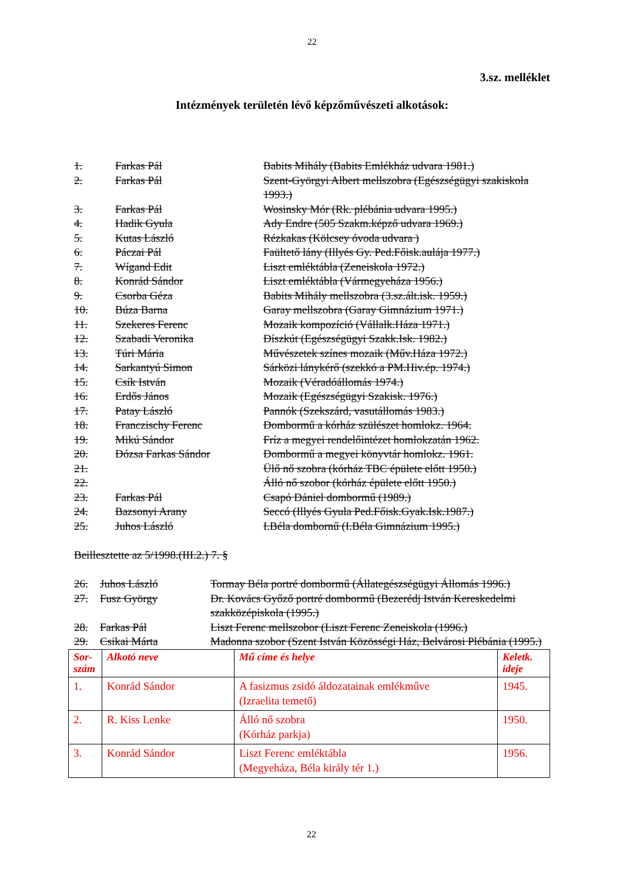22
3.sz. melléklet
Intézmények területén lévő képzőművészeti alkotások:
| 1. | Farkas Pál | Babits Mihály (Babits Emlékház udvara 1981.) |
| 2. | Farkas Pál | Szent-Györgyi Albert mellszobra (Egészségügyi szakiskola 1993.) |
| 3. | Farkas Pál | Wosinsky Mór (Rk. plébánia udvara 1995.) |
| 4. | Hadik Gyula | Ady Endre (505 Szakm.képző udvara 1969.) |
| 5. | Kutas László | Rézkakas (Kölcsey óvoda udvara ) |
| 6. | Páczai Pál | Faültető lány (Illyés Gy. Ped.Főisk.aulája 1977.) |
| 7. | Wígand Edit | Liszt emléktábla (Zeneiskola 1972.) |
| 8. | Konrád Sándor | Liszt emléktábla (Vármegyeháza 1956.) |
| 9. | Csorba Géza | Babits Mihály mellszobra (3.sz.ált.isk. 1959.) |
| 10. | Búza Barna | Garay mellszobra (Garay Gimnázium 1971.) |
| 11. | Szekeres Ferenc | Mozaik kompozíció (Vállalk.Háza 1971.) |
| 12. | Szabadi Veronika | Díszkút (Egészségügyi Szakk.Isk. 1982.) |
| 13. | Túri Mária | Művészetek színes mozaik (Műv.Háza 1972.) |
| 14. | Sarkantyú Simon | Sárközi lánykérő (szekkó a PM.Hiv.ép. 1974.) |
| 15. | Csík István | Mozaik (Véradóállomás 1974.) |
| 16. | Erdős János | Mozaik (Egészségügyi Szakisk. 1976.) |
| 17. | Patay László | Pannók (Szekszárd, vasutállomás 1983.) |
| 18. | Franczischy Ferenc | Dombormű a kórház szülészet homlokz. 1964. |
| 19. | Mikú Sándor | Fríz a megyei rendelőintézet homlokzatán 1962. |
| 20. | Dózsa Farkas Sándor | Dombormű a megyei könyvtár homlokz. 1961. |
| 21. | | Ülő nő szobra (kórház TBC épülete előtt 1950.) |
| 22. | | Álló nő szobor (kórház épülete előtt 1950.) |
| 23. | Farkas Pál | Csapó Dániel dombormű (1989.) |
| 24. | Bazsonyi Arany | Seccó (Illyés Gyula Ped.Főisk.Gyak.Isk.1987.) |
| 25. | Juhos László | I.Béla dombornű (I.Béla Gimnázium 1995.) |
Beillesztette az 5/1998.(III.2.) 7. §
| 26. | Juhos László | Tormay Béla portré dombormű (Állategészségügyi Állomás 1996.) |
| 27. | Fusz György | Dr. Kovács Győző portré dombormű (Bezerédj István Kereskedelmi szakközépiskola (1995.) |
| 28. | Farkas Pál | Liszt Ferenc mellszobor (Liszt Ferenc Zeneiskola (1996.) |
| 29. | Csikai Márta | Madonna szobor (Szent István Közösségi Ház, Belvárosi Plébánia (1995.) |
| Sor- szám | Alkotó neve | Mű címe és helye | Keletk. ideje |
| --- | --- | --- | --- |
| 1. | Konrád Sándor | A fasizmus zsidó áldozatainak emlékműve (Izraelita temető) | 1945. |
| 2. | R. Kiss Lenke | Álló nő szobra (Kórház parkja) | 1950. |
| 3. | Konrád Sándor | Liszt Ferenc emléktábla (Megyeháza, Béla király tér 1.) | 1956. |
22